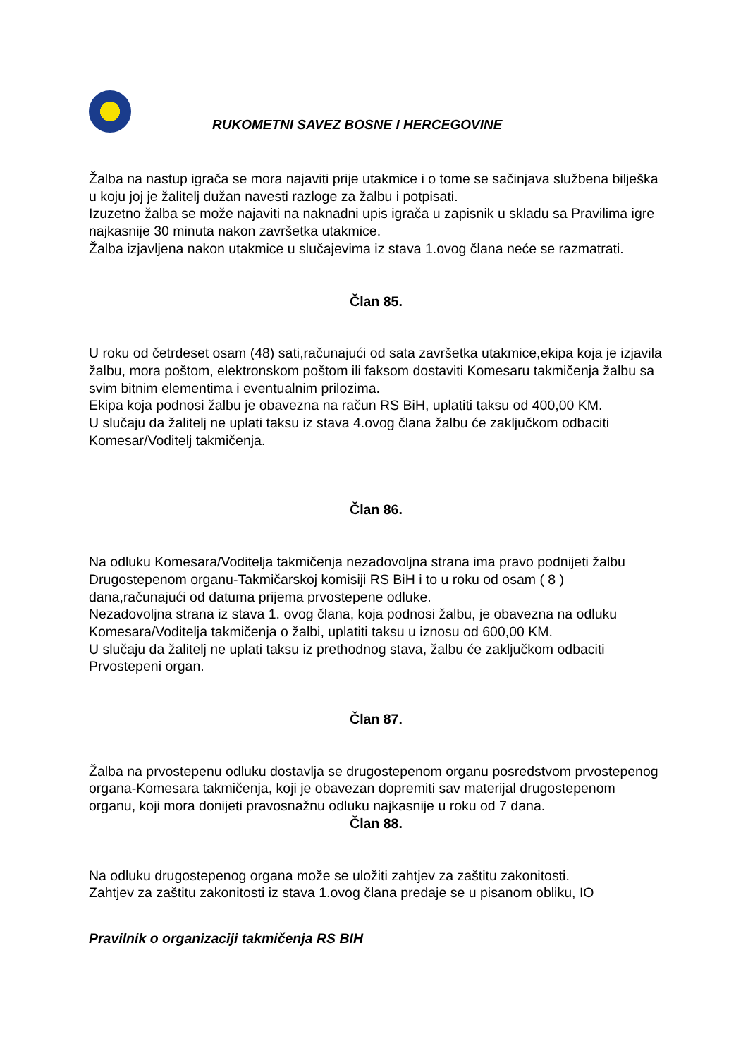RUKOMETNI SAVEZ BOSNE I HERCEGOVINE
Žalba na nastup igrača se mora najaviti prije utakmice i o tome se sačinjava službena bilješka u koju joj je žalitelj dužan navesti razloge za žalbu i potpisati.
Izuzetno žalba se može najaviti na naknadni upis igrača u zapisnik u skladu sa Pravilima igre najkasnije 30 minuta nakon završetka utakmice.
Žalba izjavljena nakon utakmice u slučajevima iz stava 1.ovog člana neće se razmatrati.
Član 85.
U roku od četrdeset osam (48) sati,računajući od sata završetka utakmice,ekipa koja je izjavila žalbu, mora poštom, elektronskom poštom ili faksom dostaviti Komesaru takmičenja žalbu sa svim bitnim elementima i eventualnim prilozima.
Ekipa koja podnosi žalbu je obavezna na račun RS BiH, uplatiti taksu od 400,00 KM.
U slučaju da žalitelj ne uplati taksu iz stava 4.ovog člana žalbu će zaključkom odbaciti Komesar/Voditelj takmičenja.
Član 86.
Na odluku Komesara/Voditelja takmičenja nezadovoljna strana ima pravo podnijeti žalbu Drugostepenom organu-Takmičarskoj komisiji RS BiH i to u roku od osam ( 8 ) dana,računajući od datuma prijema prvostepene odluke.
Nezadovoljna strana iz stava 1. ovog člana, koja podnosi žalbu, je obavezna na odluku Komesara/Voditelja takmičenja o žalbi, uplatiti taksu u iznosu od 600,00 KM.
U slučaju da žalitelj ne uplati taksu iz prethodnog stava, žalbu će zaključkom odbaciti Prvostepeni organ.
Član 87.
Žalba na prvostepenu odluku dostavlja se drugostepenom organu posredstvom prvostepenog organa-Komesara takmičenja, koji je obavezan dopremiti sav materijal drugostepenom organu, koji mora donijeti pravosnažnu odluku najkasnije u roku od 7 dana.
Član 88.
Na odluku drugostepenog organa može se uložiti zahtjev za zaštitu zakonitosti.
Zahtjev za zaštitu zakonitosti iz stava 1.ovog člana predaje se u pisanom obliku, IO
Pravilnik o organizaciji takmičenja RS BIH